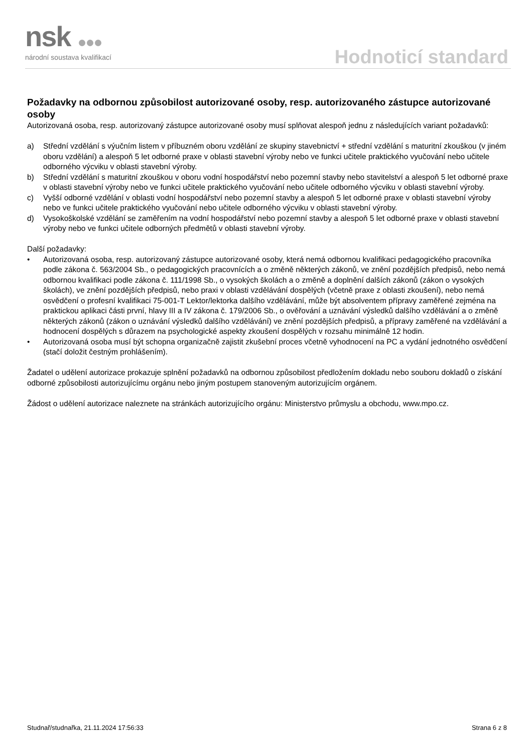nsk
národní soustava kvalifikací
Hodnoticí standard
Požadavky na odbornou způsobilost autorizované osoby, resp. autorizovaného zástupce autorizované osoby
Autorizovaná osoba, resp. autorizovaný zástupce autorizované osoby musí splňovat alespoň jednu z následujících variant požadavků:
a) Střední vzdělání s výučním listem v příbuzném oboru vzdělání ze skupiny stavebnictví + střední vzdělání s maturitní zkouškou (v jiném oboru vzdělání) a alespoň 5 let odborné praxe v oblasti stavební výroby nebo ve funkci učitele praktického vyučování nebo učitele odborného výcviku v oblasti stavební výroby.
b) Střední vzdělání s maturitní zkouškou v oboru vodní hospodářství nebo pozemní stavby nebo stavitelství a alespoň 5 let odborné praxe v oblasti stavební výroby nebo ve funkci učitele praktického vyučování nebo učitele odborného výcviku v oblasti stavební výroby.
c) Vyšší odborné vzdělání v oblasti vodní hospodářství nebo pozemní stavby a alespoň 5 let odborné praxe v oblasti stavební výroby nebo ve funkci učitele praktického vyučování nebo učitele odborného výcviku v oblasti stavební výroby.
d) Vysokoškolské vzdělání se zaměřením na vodní hospodářství nebo pozemní stavby a alespoň 5 let odborné praxe v oblasti stavební výroby nebo ve funkci učitele odborných předmětů v oblasti stavební výroby.
Další požadavky:
• Autorizovaná osoba, resp. autorizovaný zástupce autorizované osoby, která nemá odbornou kvalifikaci pedagogického pracovníka podle zákona č. 563/2004 Sb., o pedagogických pracovnících a o změně některých zákonů, ve znění pozdějších předpisů, nebo nemá odbornou kvalifikaci podle zákona č. 111/1998 Sb., o vysokých školách a o změně a doplnění dalších zákonů (zákon o vysokých školách), ve znění pozdějších předpisů, nebo praxi v oblasti vzdělávání dospělých (včetně praxe z oblasti zkoušení), nebo nemá osvědčení o profesní kvalifikaci 75-001-T Lektor/lektorka dalšího vzdělávání, může být absolventem přípravy zaměřené zejména na praktickou aplikaci části první, hlavy III a IV zákona č. 179/2006 Sb., o ověřování a uznávání výsledků dalšího vzdělávání a o změně některých zákonů (zákon o uznávání výsledků dalšího vzdělávání) ve znění pozdějších předpisů, a přípravy zaměřené na vzdělávání a hodnocení dospělých s důrazem na psychologické aspekty zkoušení dospělých v rozsahu minimálně 12 hodin.
• Autorizovaná osoba musí být schopna organizačně zajistit zkušební proces včetně vyhodnocení na PC a vydání jednotného osvědčení (stačí doložit čestným prohlášením).
Žadatel o udělení autorizace prokazuje splnění požadavků na odbornou způsobilost předložením dokladu nebo souboru dokladů o získání odborné způsobilosti autorizujícímu orgánu nebo jiným postupem stanoveným autorizujícím orgánem.
Žádost o udělení autorizace naleznete na stránkách autorizujícího orgánu: Ministerstvo průmyslu a obchodu, www.mpo.cz.
Studnař/studnařka, 21.11.2024 17:56:33 Strana 6 z 8